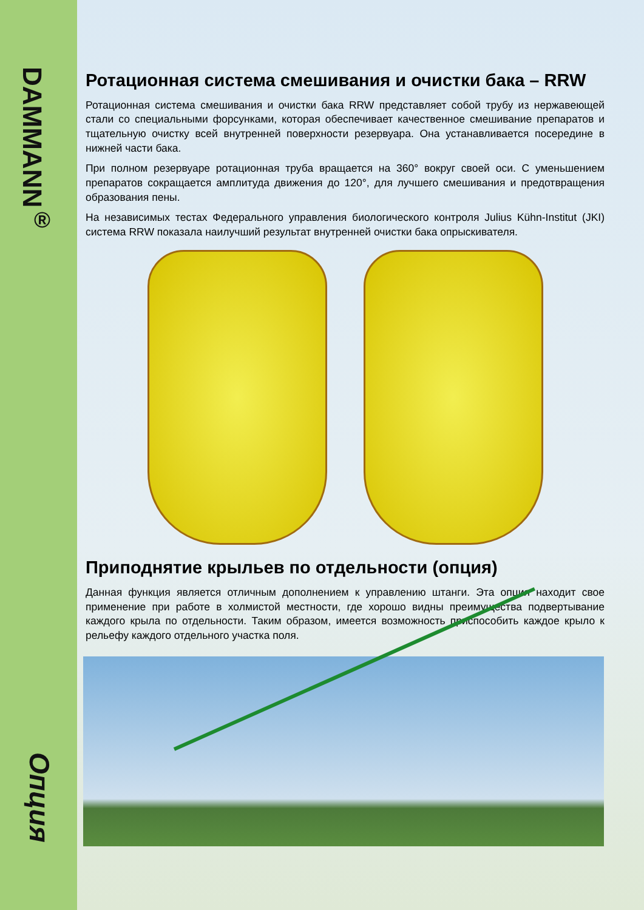DAMMANN<sup>®</sup>
Опция
Ротационная система смешивания и очистки бака – RRW
Ротационная система смешивания и очистки бака RRW представляет собой трубу из нержавеющей стали со специальными форсунками, которая обеспечивает качественное смешивание препаратов и тщательную очистку всей внутренней поверхности резервуара. Она устанавливается посередине в нижней части бака.
При полном резервуаре ротационная труба вращается на 360° вокруг своей оси. С уменьшением препаратов сокращается амплитуда движения до 120°, для лучшего смешивания и предотвращения образования пены.
На независимых тестах Федерального управления биологического контроля Julius Kühn-Institut (JKI) система RRW показала наилучший результат внутренней очистки бака опрыскивателя.
Приподнятие крыльев по отдельности (опция)
Данная функция является отличным дополнением к управлению штанги. Эта опция находит свое применение при работе в холмистой местности, где хорошо видны преимущества подвертывание каждого крыла по отдельности. Таким образом, имеется возможность приспособить каждое крыло к рельефу каждого отдельного участка поля.